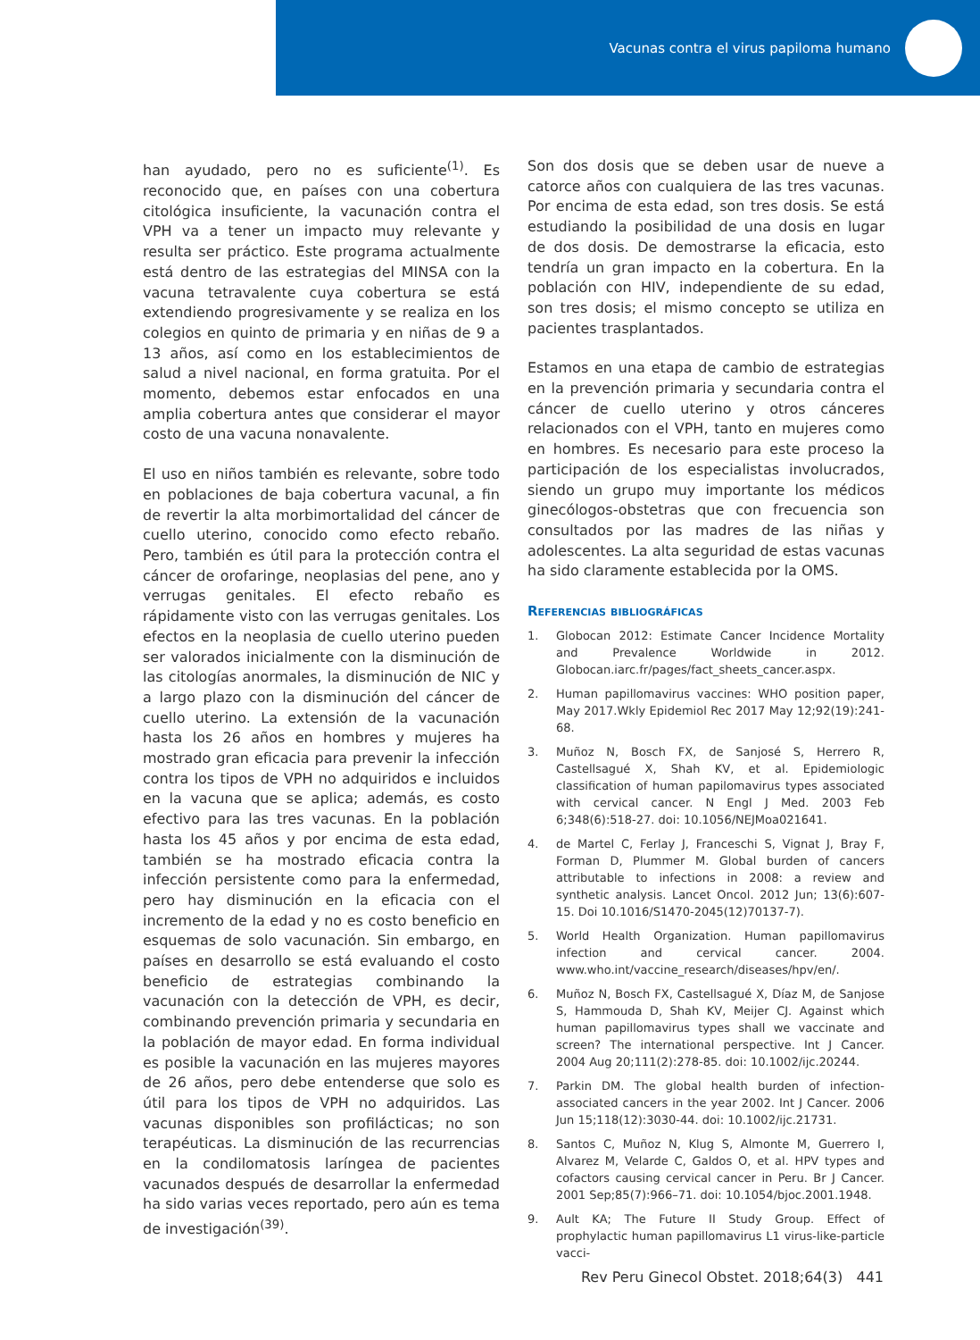Vacunas contra el virus papiloma humano
han ayudado, pero no es suficiente<sup>(1)</sup>. Es reconocido que, en países con una cobertura citológica insuficiente, la vacunación contra el VPH va a tener un impacto muy relevante y resulta ser práctico. Este programa actualmente está dentro de las estrategias del MINSA con la vacuna tetravalente cuya cobertura se está extendiendo progresivamente y se realiza en los colegios en quinto de primaria y en niñas de 9 a 13 años, así como en los establecimientos de salud a nivel nacional, en forma gratuita. Por el momento, debemos estar enfocados en una amplia cobertura antes que considerar el mayor costo de una vacuna nonavalente.
El uso en niños también es relevante, sobre todo en poblaciones de baja cobertura vacunal, a fin de revertir la alta morbimortalidad del cáncer de cuello uterino, conocido como efecto rebaño. Pero, también es útil para la protección contra el cáncer de orofaringe, neoplasias del pene, ano y verrugas genitales. El efecto rebaño es rápidamente visto con las verrugas genitales. Los efectos en la neoplasia de cuello uterino pueden ser valorados inicialmente con la disminución de las citologías anormales, la disminución de NIC y a largo plazo con la disminución del cáncer de cuello uterino. La extensión de la vacunación hasta los 26 años en hombres y mujeres ha mostrado gran eficacia para prevenir la infección contra los tipos de VPH no adquiridos e incluidos en la vacuna que se aplica; además, es costo efectivo para las tres vacunas. En la población hasta los 45 años y por encima de esta edad, también se ha mostrado eficacia contra la infección persistente como para la enfermedad, pero hay disminución en la eficacia con el incremento de la edad y no es costo beneficio en esquemas de solo vacunación. Sin embargo, en países en desarrollo se está evaluando el costo beneficio de estrategias combinando la vacunación con la detección de VPH, es decir, combinando prevención primaria y secundaria en la población de mayor edad. En forma individual es posible la vacunación en las mujeres mayores de 26 años, pero debe entenderse que solo es útil para los tipos de VPH no adquiridos. Las vacunas disponibles son profilácticas; no son terapéuticas. La disminución de las recurrencias en la condilomatosis laríngea de pacientes vacunados después de desarrollar la enfermedad ha sido varias veces reportado, pero aún es tema de investigación<sup>(39)</sup>.
Son dos dosis que se deben usar de nueve a catorce años con cualquiera de las tres vacunas. Por encima de esta edad, son tres dosis. Se está estudiando la posibilidad de una dosis en lugar de dos dosis. De demostrarse la eficacia, esto tendría un gran impacto en la cobertura. En la población con HIV, independiente de su edad, son tres dosis; el mismo concepto se utiliza en pacientes trasplantados.
Estamos en una etapa de cambio de estrategias en la prevención primaria y secundaria contra el cáncer de cuello uterino y otros cánceres relacionados con el VPH, tanto en mujeres como en hombres. Es necesario para este proceso la participación de los especialistas involucrados, siendo un grupo muy importante los médicos ginecólogos-obstetras que con frecuencia son consultados por las madres de las niñas y adolescentes. La alta seguridad de estas vacunas ha sido claramente establecida por la OMS.
Referencias bibliográficas
1. Globocan 2012: Estimate Cancer Incidence Mortality and Prevalence Worldwide in 2012. Globocan.iarc.fr/pages/fact_sheets_cancer.aspx.
2. Human papillomavirus vaccines: WHO position paper, May 2017.Wkly Epidemiol Rec 2017 May 12;92(19):241-68.
3. Muñoz N, Bosch FX, de Sanjosé S, Herrero R, Castellsagué X, Shah KV, et al. Epidemiologic classification of human papilomavirus types associated with cervical cancer. N Engl J Med. 2003 Feb 6;348(6):518-27. doi: 10.1056/NEJMoa021641.
4. de Martel C, Ferlay J, Franceschi S, Vignat J, Bray F, Forman D, Plummer M. Global burden of cancers attributable to infections in 2008: a review and synthetic analysis. Lancet Oncol. 2012 Jun; 13(6):607-15. Doi 10.1016/S1470-2045(12)70137-7).
5. World Health Organization. Human papillomavirus infection and cervical cancer. 2004. www.who.int/vaccine_research/diseases/hpv/en/.
6. Muñoz N, Bosch FX, Castellsagué X, Díaz M, de Sanjose S, Hammouda D, Shah KV, Meijer CJ. Against which human papillomavirus types shall we vaccinate and screen? The international perspective. Int J Cancer. 2004 Aug 20;111(2):278-85. doi: 10.1002/ijc.20244.
7. Parkin DM. The global health burden of infection-associated cancers in the year 2002. Int J Cancer. 2006 Jun 15;118(12):3030-44. doi: 10.1002/ijc.21731.
8. Santos C, Muñoz N, Klug S, Almonte M, Guerrero I, Alvarez M, Velarde C, Galdos O, et al. HPV types and cofactors causing cervical cancer in Peru. Br J Cancer. 2001 Sep;85(7):966–71. doi: 10.1054/bjoc.2001.1948.
9. Ault KA; The Future II Study Group. Effect of prophylactic human papillomavirus L1 virus-like-particle vacci-
Rev Peru Ginecol Obstet. 2018;64(3) 441